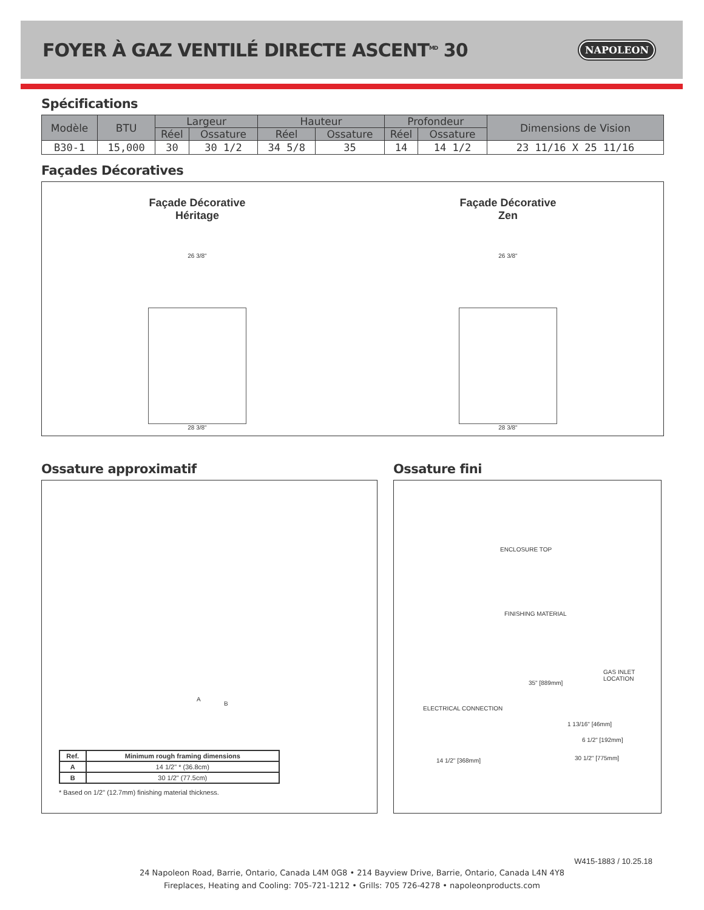FOYER À GAZ VENTILÉ DIRECTE ASCENT<sup>MD</sup> 30
NAPOLEON
Spécifications
| Modèle | BTU | Largeur | | Hauteur | | Profondeur | | Dimensions de Vision |
| --- | --- | --- | --- | --- | --- | --- | --- | --- |
| | | Réel | Ossature | Réel | Ossature | Réel | Ossature | |
| B30-1 | 15,000 | 30 | 30 1/2 | 34 5/8 | 35 | 14 | 14 1/2 | 23 11/16 X 25 11/16 |
Façades Décoratives
Façade Décorative
Héritage
26 3/8"
28 3/8"
Façade Décorative
Zen
26 3/8"
28 3/8"
Ossature approximatif
A
B
| Ref. | Minimum rough framing dimensions |
| --- | --- |
| A | 14 1/2" * (36.8cm) |
| B | 30 1/2" (77.5cm) |
* Based on 1/2" (12.7mm) finishing material thickness.
Ossature fini
ENCLOSURE TOP
FINISHING MATERIAL
35" [889mm]
GAS INLET LOCATION
ELECTRICAL CONNECTION
1 13/16" [46mm]
6 1/2" [192mm]
30 1/2" [775mm] 14 1/2" [368mm]
W415-1883 / 10.25.18
24 Napoleon Road, Barrie, Ontario, Canada L4M 0G8 • 214 Bayview Drive, Barrie, Ontario, Canada L4N 4Y8
Fireplaces, Heating and Cooling: 705-721-1212 • Grills: 705 726-4278 • napoleonproducts.com